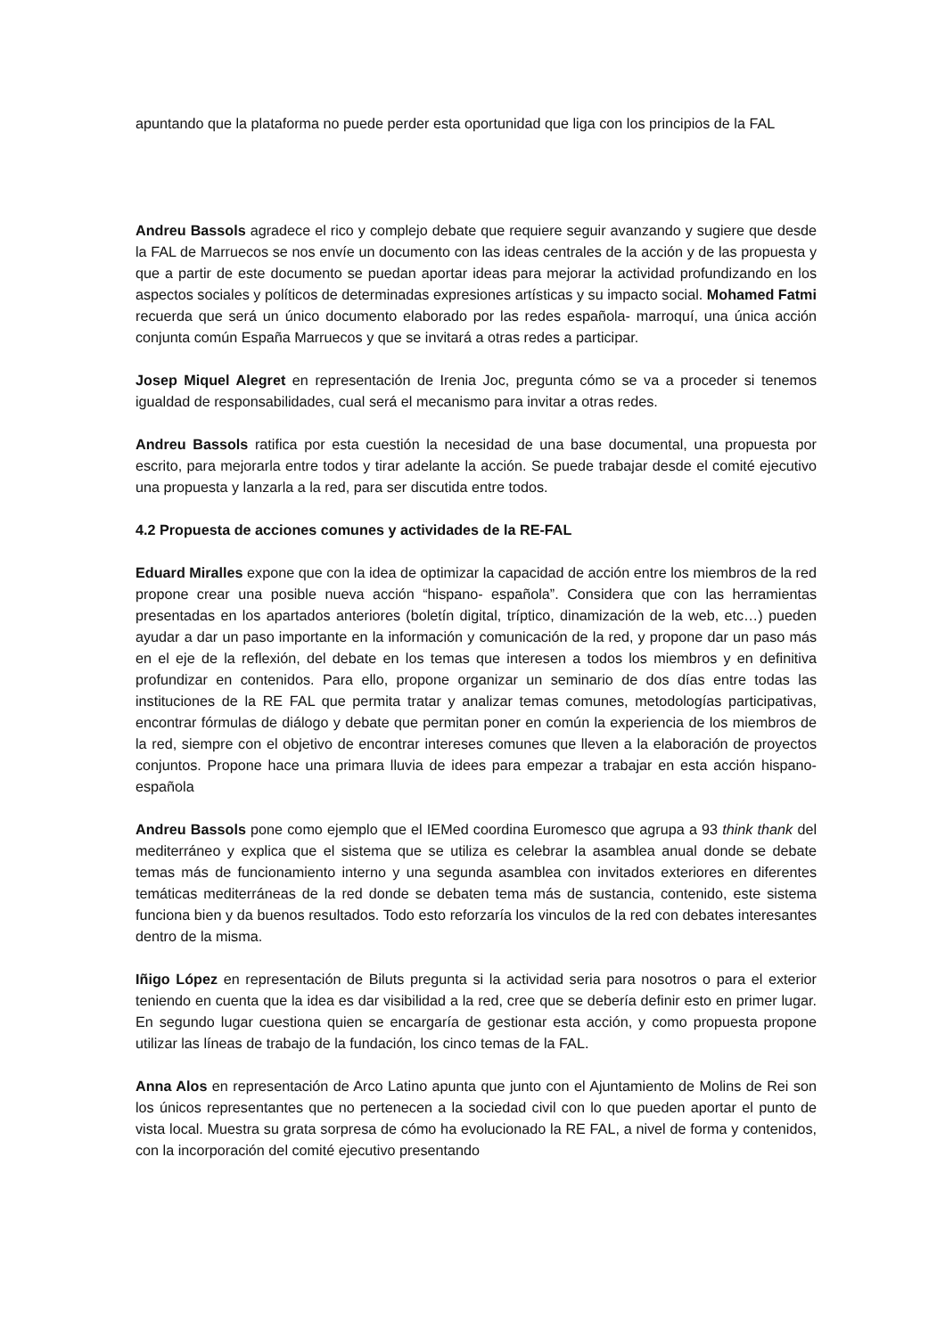apuntando que la plataforma no puede perder esta oportunidad que liga con los principios de la FAL
Andreu Bassols agradece el rico y complejo debate que requiere seguir avanzando y sugiere que desde la FAL de Marruecos se nos envíe un documento con las ideas centrales de la acción y de las propuesta y que a partir de este documento se puedan aportar ideas para mejorar la actividad profundizando en los aspectos sociales y políticos de determinadas expresiones artísticas y su impacto social. Mohamed Fatmi recuerda que será un único documento elaborado por las redes española- marroquí, una única acción conjunta común España Marruecos y que se invitará a otras redes a participar.
Josep Miquel Alegret en representación de Irenia Joc, pregunta cómo se va a proceder si tenemos igualdad de responsabilidades, cual será el mecanismo para invitar a otras redes.
Andreu Bassols ratifica por esta cuestión la necesidad de una base documental, una propuesta por escrito, para mejorarla entre todos y tirar adelante la acción. Se puede trabajar desde el comité ejecutivo una propuesta y lanzarla a la red, para ser discutida entre todos.
4.2 Propuesta de acciones comunes y actividades de la RE-FAL
Eduard Miralles expone que con la idea de optimizar la capacidad de acción entre los miembros de la red propone crear una posible nueva acción “hispano- española”. Considera que con las herramientas presentadas en los apartados anteriores (boletín digital, tríptico, dinamización de la web, etc…) pueden ayudar a dar un paso importante en la información y comunicación de la red, y propone dar un paso más en el eje de la reflexión, del debate en los temas que interesen a todos los miembros y en definitiva profundizar en contenidos. Para ello, propone organizar un seminario de dos días entre todas las instituciones de la RE FAL que permita tratar y analizar temas comunes, metodologías participativas, encontrar fórmulas de diálogo y debate que permitan poner en común la experiencia de los miembros de la red, siempre con el objetivo de encontrar intereses comunes que lleven a la elaboración de proyectos conjuntos. Propone hace una primara lluvia de idees para empezar a trabajar en esta acción hispano- española
Andreu Bassols pone como ejemplo que el IEMed coordina Euromesco que agrupa a 93 think thank del mediterráneo y explica que el sistema que se utiliza es celebrar la asamblea anual donde se debate temas más de funcionamiento interno y una segunda asamblea con invitados exteriores en diferentes temáticas mediterráneas de la red donde se debaten tema más de sustancia, contenido, este sistema funciona bien y da buenos resultados. Todo esto reforzaría los vinculos de la red con debates interesantes dentro de la misma.
Iñigo López en representación de Biluts pregunta si la actividad seria para nosotros o para el exterior teniendo en cuenta que la idea es dar visibilidad a la red, cree que se debería definir esto en primer lugar. En segundo lugar cuestiona quien se encargaría de gestionar esta acción, y como propuesta propone utilizar las líneas de trabajo de la fundación, los cinco temas de la FAL.
Anna Alos en representación de Arco Latino apunta que junto con el Ajuntamiento de Molins de Rei son los únicos representantes que no pertenecen a la sociedad civil con lo que pueden aportar el punto de vista local. Muestra su grata sorpresa de cómo ha evolucionado la RE FAL, a nivel de forma y contenidos, con la incorporación del comité ejecutivo presentando